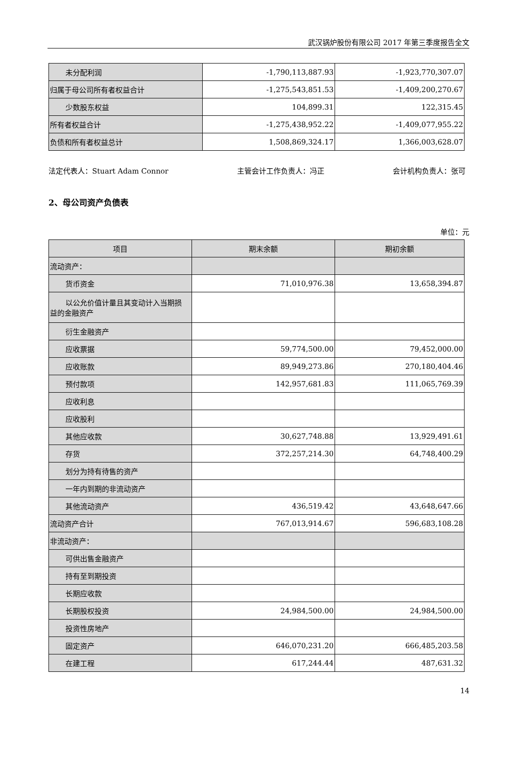武汉锅炉股份有限公司 2017 年第三季度报告全文
| 未分配利润 | -1,790,113,887.93 | -1,923,770,307.07 |
| 归属于母公司所有者权益合计 | -1,275,543,851.53 | -1,409,200,270.67 |
| 少数股东权益 | 104,899.31 | 122,315.45 |
| 所有者权益合计 | -1,275,438,952.22 | -1,409,077,955.22 |
| 负债和所有者权益总计 | 1,508,869,324.17 | 1,366,003,628.07 |
法定代表人：Stuart Adam Connor 主管会计工作负责人：冯正 会计机构负责人：张可
2、母公司资产负债表
单位：元
| 项目 | 期末余额 | 期初余额 |
| --- | --- | --- |
| 流动资产： | | |
| 货币资金 | 71,010,976.38 | 13,658,394.87 |
| 以公允价值计量且其变动计入当期损 益的金融资产 | | |
| 衍生金融资产 | | |
| 应收票据 | 59,774,500.00 | 79,452,000.00 |
| 应收账款 | 89,949,273.86 | 270,180,404.46 |
| 预付款项 | 142,957,681.83 | 111,065,769.39 |
| 应收利息 | | |
| 应收股利 | | |
| 其他应收款 | 30,627,748.88 | 13,929,491.61 |
| 存货 | 372,257,214.30 | 64,748,400.29 |
| 划分为持有待售的资产 | | |
| 一年内到期的非流动资产 | | |
| 其他流动资产 | 436,519.42 | 43,648,647.66 |
| 流动资产合计 | 767,013,914.67 | 596,683,108.28 |
| 非流动资产： | | |
| 可供出售金融资产 | | |
| 持有至到期投资 | | |
| 长期应收款 | | |
| 长期股权投资 | 24,984,500.00 | 24,984,500.00 |
| 投资性房地产 | | |
| 固定资产 | 646,070,231.20 | 666,485,203.58 |
| 在建工程 | 617,244.44 | 487,631.32 |
14